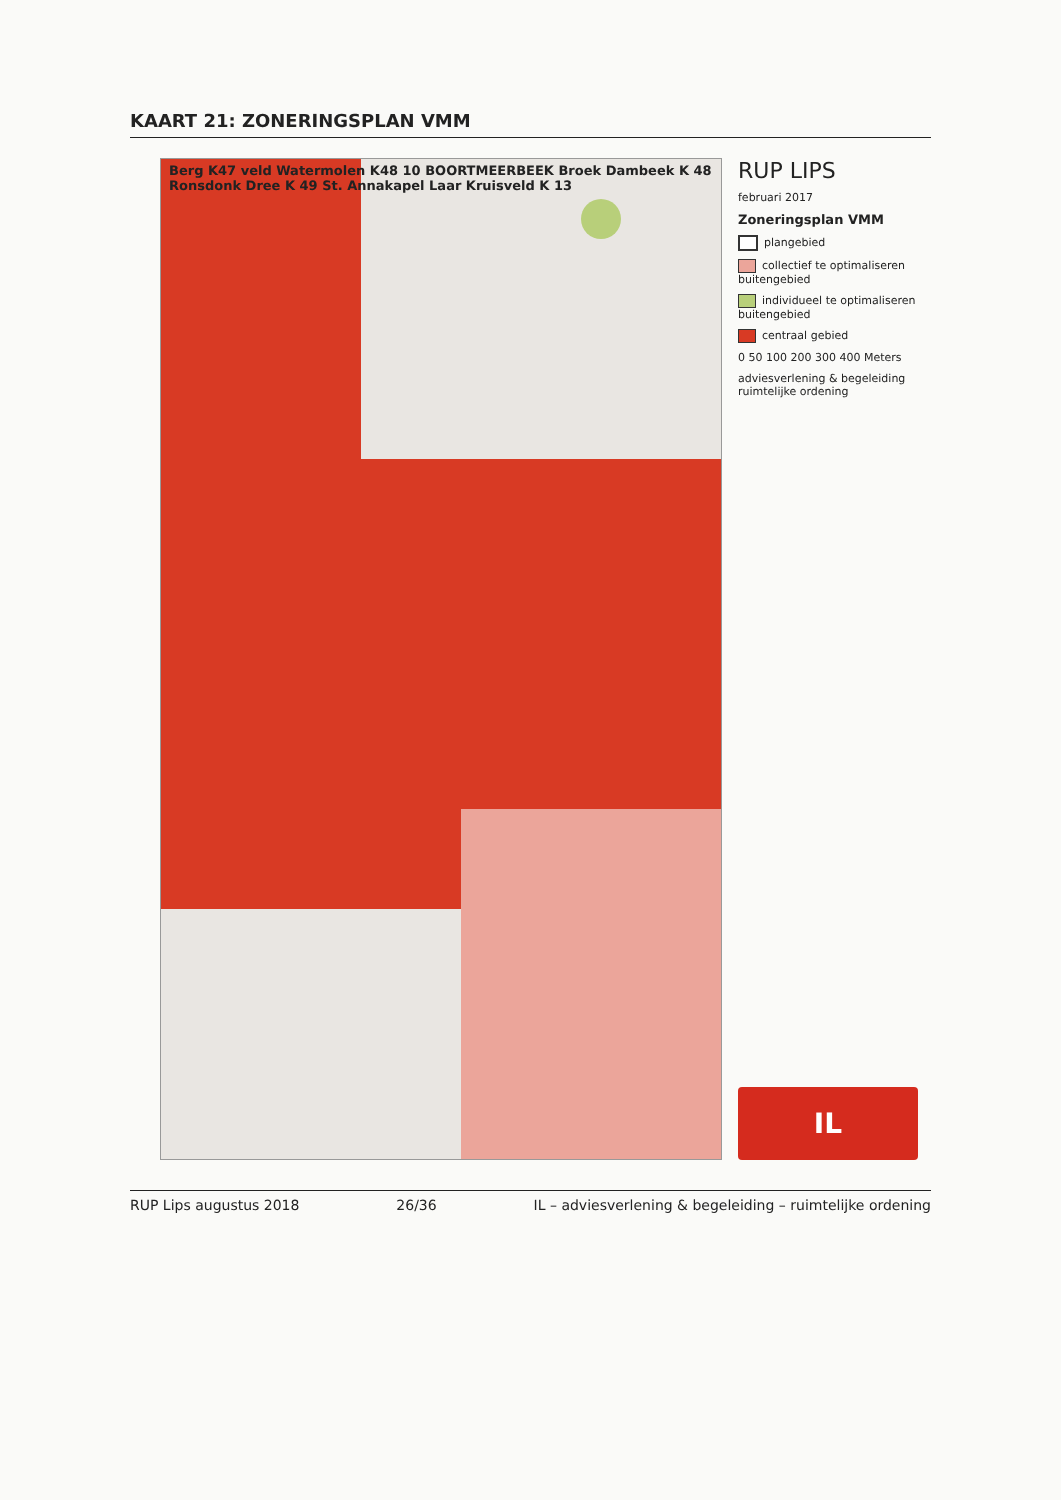KAART 21: ZONERINGSPLAN VMM
Berg K47 veld Watermolen K48 10 BOORTMEERBEEK Broek Dambeek K 48 Ronsdonk Dree K 49 St. Annakapel Laar Kruisveld K 13
RUP LIPS
februari 2017
Zoneringsplan VMM
plangebied
collectief te optimaliseren buitengebied
individueel te optimaliseren buitengebied
centraal gebied
0 50 100 200 300 400 Meters
adviesverlening & begeleiding ruimtelijke ordening
IL
RUP Lips augustus 2018 26/36 IL – adviesverlening & begeleiding – ruimtelijke ordening